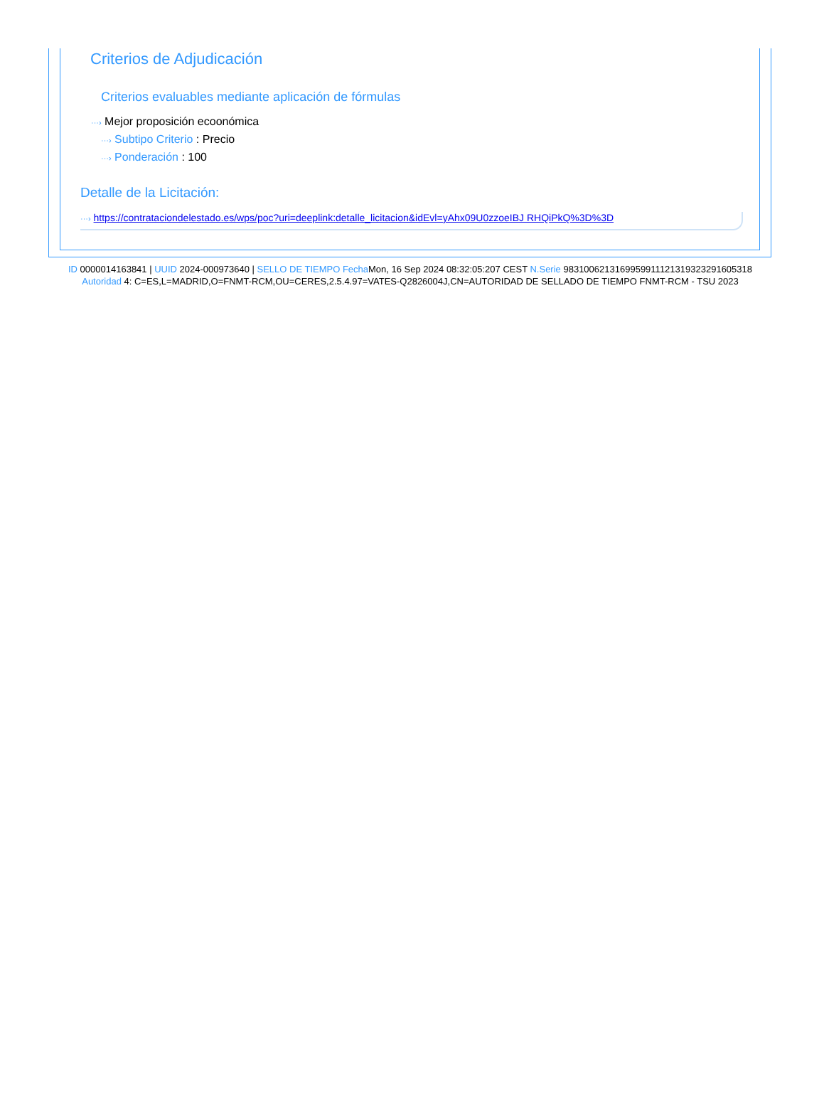Criterios de Adjudicación
Criterios evaluables mediante aplicación de fórmulas
···› Mejor proposición ecoonómica
···› Subtipo Criterio : Precio
···› Ponderación : 100
Detalle de la Licitación:
···› https://contrataciondelestado.es/wps/poc?uri=deeplink:detalle_licitacion&idEvl=yAhx09U0zzoeIBJ RHQiPkQ%3D%3D
ID 0000014163841 | UUID 2024-000973640 | SELLO DE TIEMPO Fecha Mon, 16 Sep 2024 08:32:05:207 CEST N.Serie 983100621316995991112131932329160531​8 Autoridad 4: C=ES,L=MADRID,O=FNMT-RCM,OU=CERES,2.5.4.97=VATES-Q2826004J,CN=AUTORIDAD DE SELLADO DE TIEMPO FNMT-RCM - TSU 2023